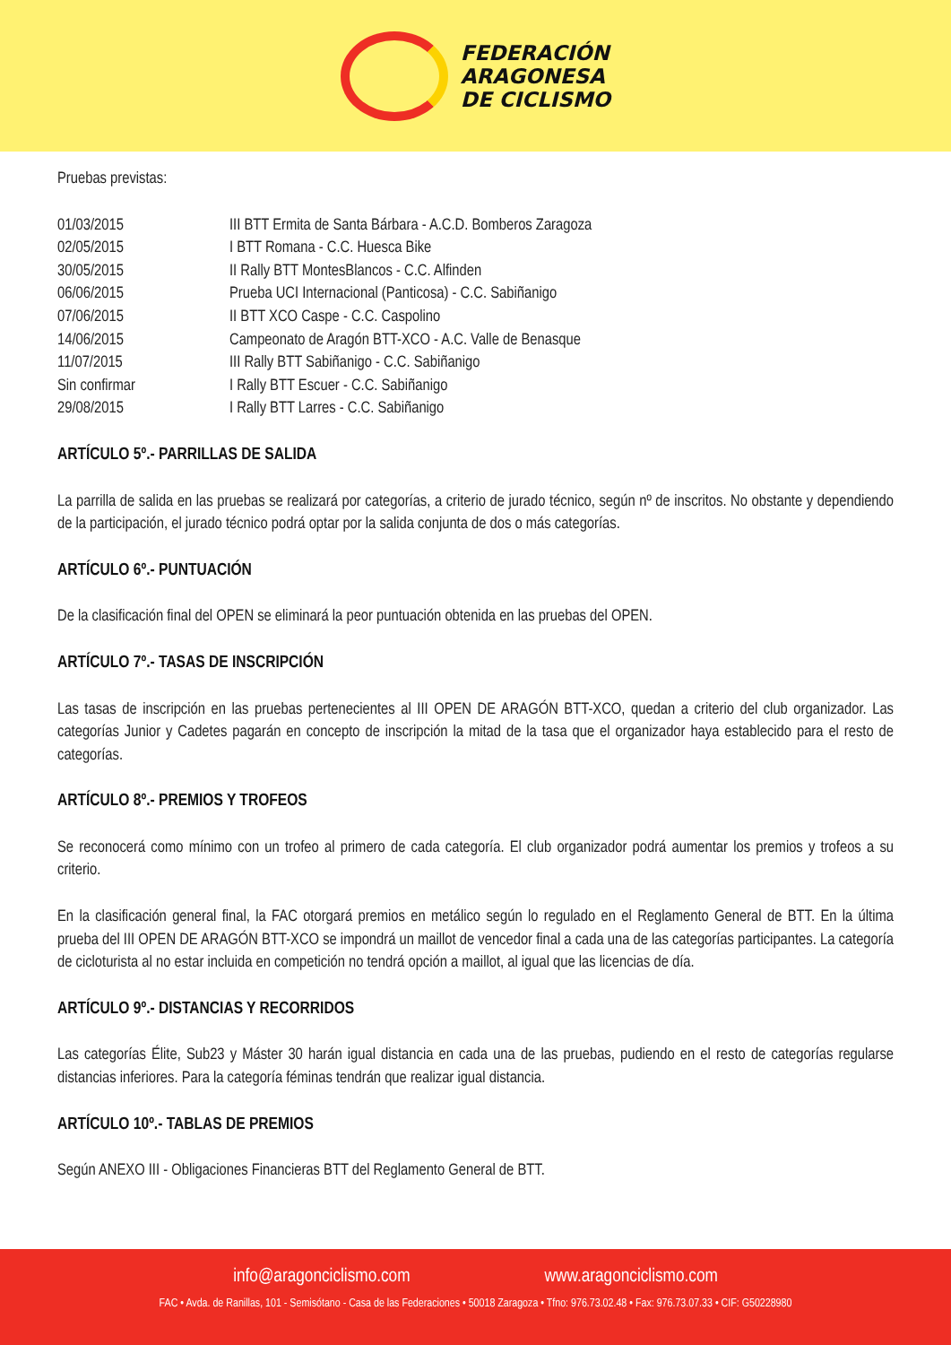FEDERACIÓN
ARAGONESA
DE CICLISMO
Pruebas previstas:
| 01/03/2015 | III BTT Ermita de Santa Bárbara - A.C.D. Bomberos Zaragoza |
| 02/05/2015 | I BTT Romana - C.C. Huesca Bike |
| 30/05/2015 | II Rally BTT MontesBlancos - C.C. Alfinden |
| 06/06/2015 | Prueba UCI Internacional (Panticosa) - C.C. Sabiñanigo |
| 07/06/2015 | II BTT XCO Caspe - C.C. Caspolino |
| 14/06/2015 | Campeonato de Aragón BTT-XCO - A.C. Valle de Benasque |
| 11/07/2015 | III Rally BTT Sabiñanigo - C.C. Sabiñanigo |
| Sin confirmar | I Rally BTT Escuer - C.C. Sabiñanigo |
| 29/08/2015 | I Rally BTT Larres - C.C. Sabiñanigo |
ARTÍCULO 5º.- PARRILLAS DE SALIDA
La parrilla de salida en las pruebas se realizará por categorías, a criterio de jurado técnico, según nº de inscritos. No obstante y dependiendo de la participación, el jurado técnico podrá optar por la salida conjunta de dos o más categorías.
ARTÍCULO 6º.- PUNTUACIÓN
De la clasificación final del OPEN se eliminará la peor puntuación obtenida en las pruebas del OPEN.
ARTÍCULO 7º.- TASAS DE INSCRIPCIÓN
Las tasas de inscripción en las pruebas pertenecientes al III OPEN DE ARAGÓN BTT-XCO, quedan a criterio del club organizador. Las categorías Junior y Cadetes pagarán en concepto de inscripción la mitad de la tasa que el organizador haya establecido para el resto de categorías.
ARTÍCULO 8º.- PREMIOS Y TROFEOS
Se reconocerá como mínimo con un trofeo al primero de cada categoría. El club organizador podrá aumentar los premios y trofeos a su criterio.
En la clasificación general final, la FAC otorgará premios en metálico según lo regulado en el Reglamento General de BTT. En la última prueba del III OPEN DE ARAGÓN BTT-XCO se impondrá un maillot de vencedor final a cada una de las categorías participantes. La categoría de cicloturista al no estar incluida en competición no tendrá opción a maillot, al igual que las licencias de día.
ARTÍCULO 9º.- DISTANCIAS Y RECORRIDOS
Las categorías Élite, Sub23 y Máster 30 harán igual distancia en cada una de las pruebas, pudiendo en el resto de categorías regularse distancias inferiores. Para la categoría féminas tendrán que realizar igual distancia.
ARTÍCULO 10º.- TABLAS DE PREMIOS
Según ANEXO III - Obligaciones Financieras BTT del Reglamento General de BTT.
info@aragonciclismo.com www.aragonciclismo.com
FAC • Avda. de Ranillas, 101 - Semisótano - Casa de las Federaciones • 50018 Zaragoza • Tfno: 976.73.02.48 • Fax: 976.73.07.33 • CIF: G50228980